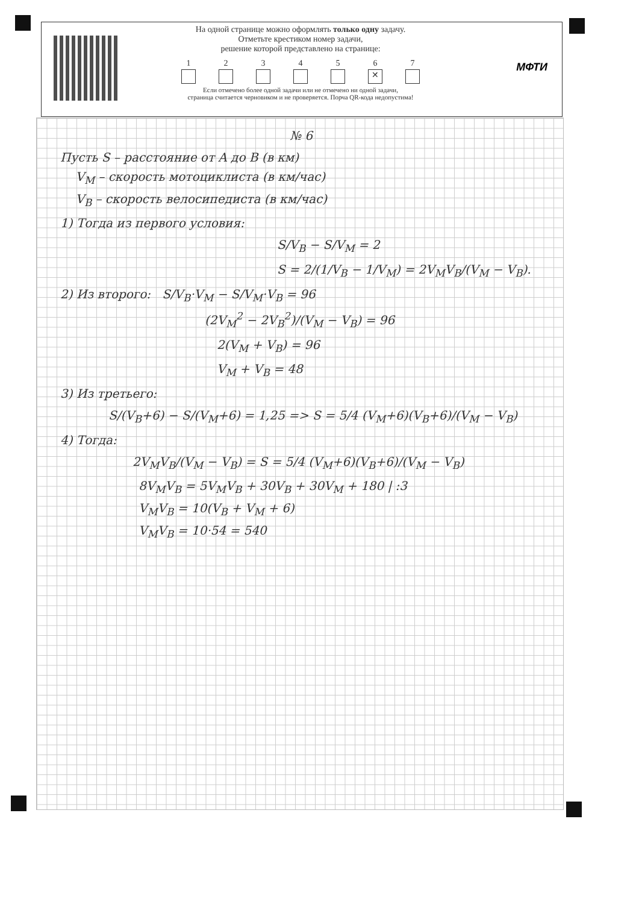На одной странице можно оформлять только одну задачу.
Отметьте крестиком номер задачи,
решение которой представлено на странице:
1 2 3 4 5 6
✕
7
Если отмечено более одной задачи или не отмечено ни одной задачи,
страница считается черновиком и не проверяется. Порча QR-кода недопустима!
МФТИ
№ 6
Пусть S – расстояние от A до B (в км)
V<sub>М</sub> – скорость мотоциклиста (в км/час)
V<sub>В</sub> – скорость велосипедиста (в км/час)
1) Тогда из первого условия:
S/V<sub>В</sub> − S/V<sub>М</sub> = 2
S = 2/(1/V<sub>В</sub> − 1/V<sub>М</sub>) = 2V<sub>М</sub>V<sub>В</sub>/(V<sub>М</sub> − V<sub>В</sub>).
2) Из второго: S/V<sub>В</sub>·V<sub>М</sub> − S/V<sub>М</sub>·V<sub>В</sub> = 96
(2V<sub>М</sub><sup>2</sup> − 2V<sub>В</sub><sup>2</sup>)/(V<sub>М</sub> − V<sub>В</sub>) = 96
2(V<sub>М</sub> + V<sub>В</sub>) = 96
V<sub>М</sub> + V<sub>В</sub> = 48
3) Из третьего:
S/(V<sub>В</sub>+6) − S/(V<sub>М</sub>+6) = 1,25 => S = 5/4 (V<sub>М</sub>+6)(V<sub>В</sub>+6)/(V<sub>М</sub> − V<sub>В</sub>)
4) Тогда:
2V<sub>М</sub>V<sub>В</sub>/(V<sub>М</sub> − V<sub>В</sub>) = S = 5/4 (V<sub>М</sub>+6)(V<sub>В</sub>+6)/(V<sub>М</sub> − V<sub>В</sub>)
8V<sub>М</sub>V<sub>В</sub> = 5V<sub>М</sub>V<sub>В</sub> + 30V<sub>В</sub> + 30V<sub>М</sub> + 180 | :3
V<sub>М</sub>V<sub>В</sub> = 10(V<sub>В</sub> + V<sub>М</sub> + 6)
V<sub>М</sub>V<sub>В</sub> = 10·54 = 540